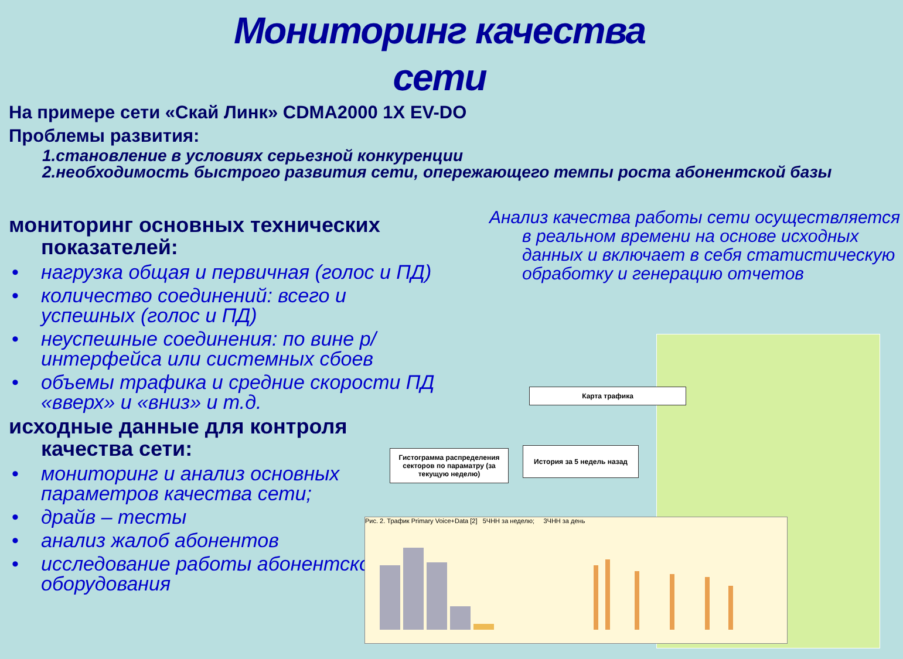Мониторинг качества
сети
На примере сети «Скай Линк» CDMA2000 1X EV-DO
Проблемы развития:
1.становление в условиях серьезной конкуренции
2.необходимость быстрого развития сети, опережающего темпы роста абонентской базы
мониторинг основных технических показателей:
• нагрузка общая и первичная (голос и ПД)
• количество соединений: всего и успешных (голос и ПД)
• неуспешные соединения: по вине р/интерфейса или системных сбоев
• объемы трафика и средние скорости ПД «вверх» и «вниз» и т.д.
исходные данные для контроля качества сети:
• мониторинг и анализ основных параметров качества сети;
• драйв – тесты
• анализ жалоб абонентов
• исследование работы абонентского оборудования
Анализ качества работы сети осуществляется в реальном времени на основе исходных данных и включает в себя статистическую обработку и генерацию отчетов
Рис. 2. Трафик Primary Voice+Data [2] 5ЧНН за неделю; 3ЧНН за день
Карта трафика
Гистограмма распределения секторов по параматру (за текущую неделю)
История за 5 недель назад